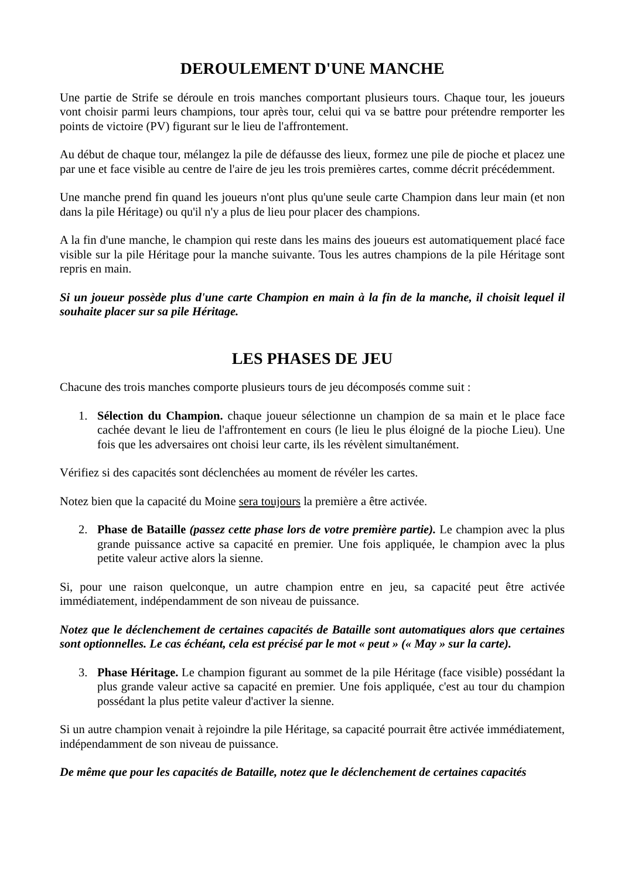DEROULEMENT D'UNE MANCHE
Une partie de Strife se déroule en trois manches comportant plusieurs tours. Chaque tour, les joueurs vont choisir parmi leurs champions, tour après tour, celui qui va se battre pour prétendre remporter les points de victoire (PV) figurant sur le lieu de l'affrontement.
Au début de chaque tour, mélangez la pile de défausse des lieux, formez une pile de pioche et placez une par une et face visible au centre de l'aire de jeu les trois premières cartes, comme décrit précédemment.
Une manche prend fin quand les joueurs n'ont plus qu'une seule carte Champion dans leur main (et non dans la pile Héritage) ou qu'il n'y a plus de lieu pour placer des champions.
A la fin d'une manche, le champion qui reste dans les mains des joueurs est automatiquement placé face visible sur la pile Héritage pour la manche suivante. Tous les autres champions de la pile Héritage sont repris en main.
Si un joueur possède plus d'une carte Champion en main à la fin de la manche, il choisit lequel il souhaite placer sur sa pile Héritage.
LES PHASES DE JEU
Chacune des trois manches comporte plusieurs tours de jeu décomposés comme suit :
1. Sélection du Champion. chaque joueur sélectionne un champion de sa main et le place face cachée devant le lieu de l'affrontement en cours (le lieu le plus éloigné de la pioche Lieu). Une fois que les adversaires ont choisi leur carte, ils les révèlent simultanément.
Vérifiez si des capacités sont déclenchées au moment de révéler les cartes.
Notez bien que la capacité du Moine sera toujours la première a être activée.
2. Phase de Bataille (passez cette phase lors de votre première partie). Le champion avec la plus grande puissance active sa capacité en premier. Une fois appliquée, le champion avec la plus petite valeur active alors la sienne.
Si, pour une raison quelconque, un autre champion entre en jeu, sa capacité peut être activée immédiatement, indépendamment de son niveau de puissance.
Notez que le déclenchement de certaines capacités de Bataille sont automatiques alors que certaines sont optionnelles. Le cas échéant, cela est précisé par le mot « peut » (« May » sur la carte).
3. Phase Héritage. Le champion figurant au sommet de la pile Héritage (face visible) possédant la plus grande valeur active sa capacité en premier. Une fois appliquée, c'est au tour du champion possédant la plus petite valeur d'activer la sienne.
Si un autre champion venait à rejoindre la pile Héritage, sa capacité pourrait être activée immédiatement, indépendamment de son niveau de puissance.
De même que pour les capacités de Bataille, notez que le déclenchement de certaines capacités